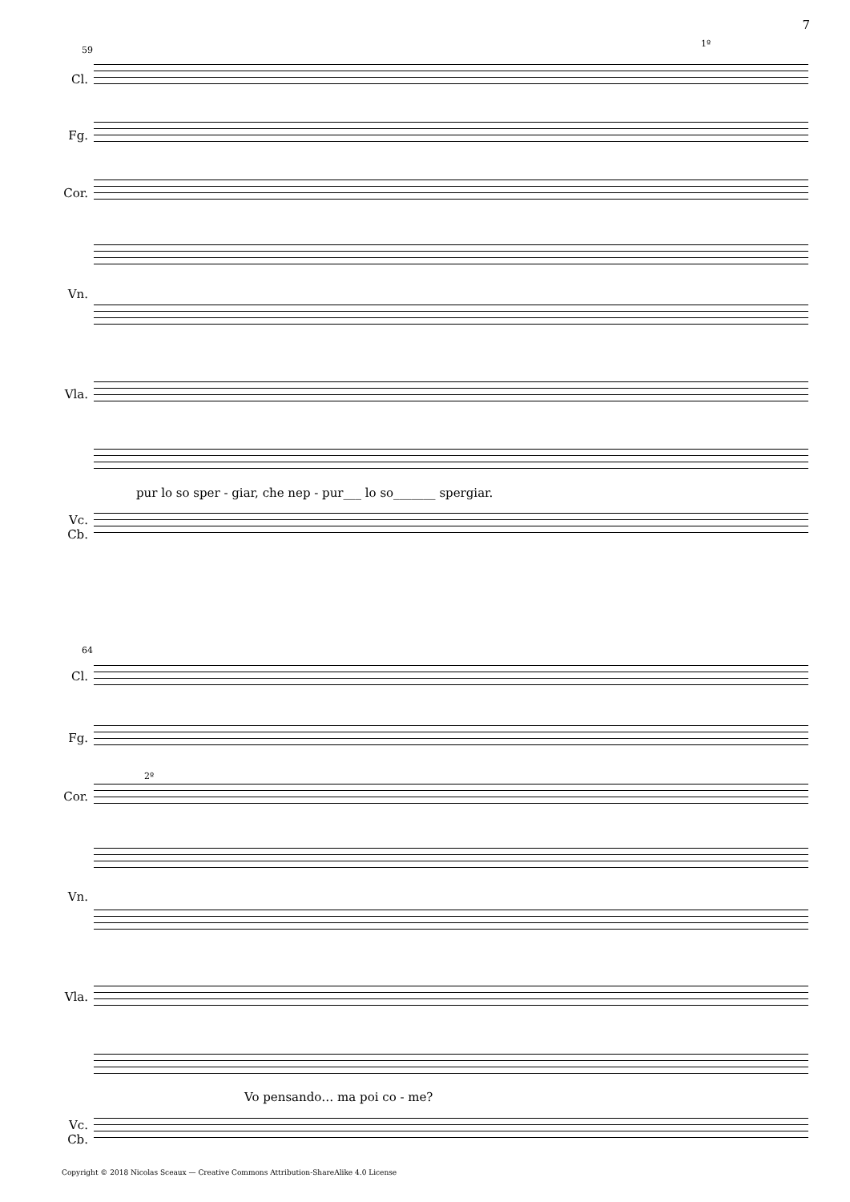7
59
Cl.
Fg.
Cor.
Vn.
Vla.
Vc.
Cb.
pur lo so sper - giar, che nep - pur___ lo so_______ spergiar.
1º
64
Cl.
Fg.
Cor.
Vn.
Vla.
Vc.
Cb.
Vo pensando… ma poi co - me?
2º
Copyright © 2018 Nicolas Sceaux — Creative Commons Attribution-ShareAlike 4.0 License